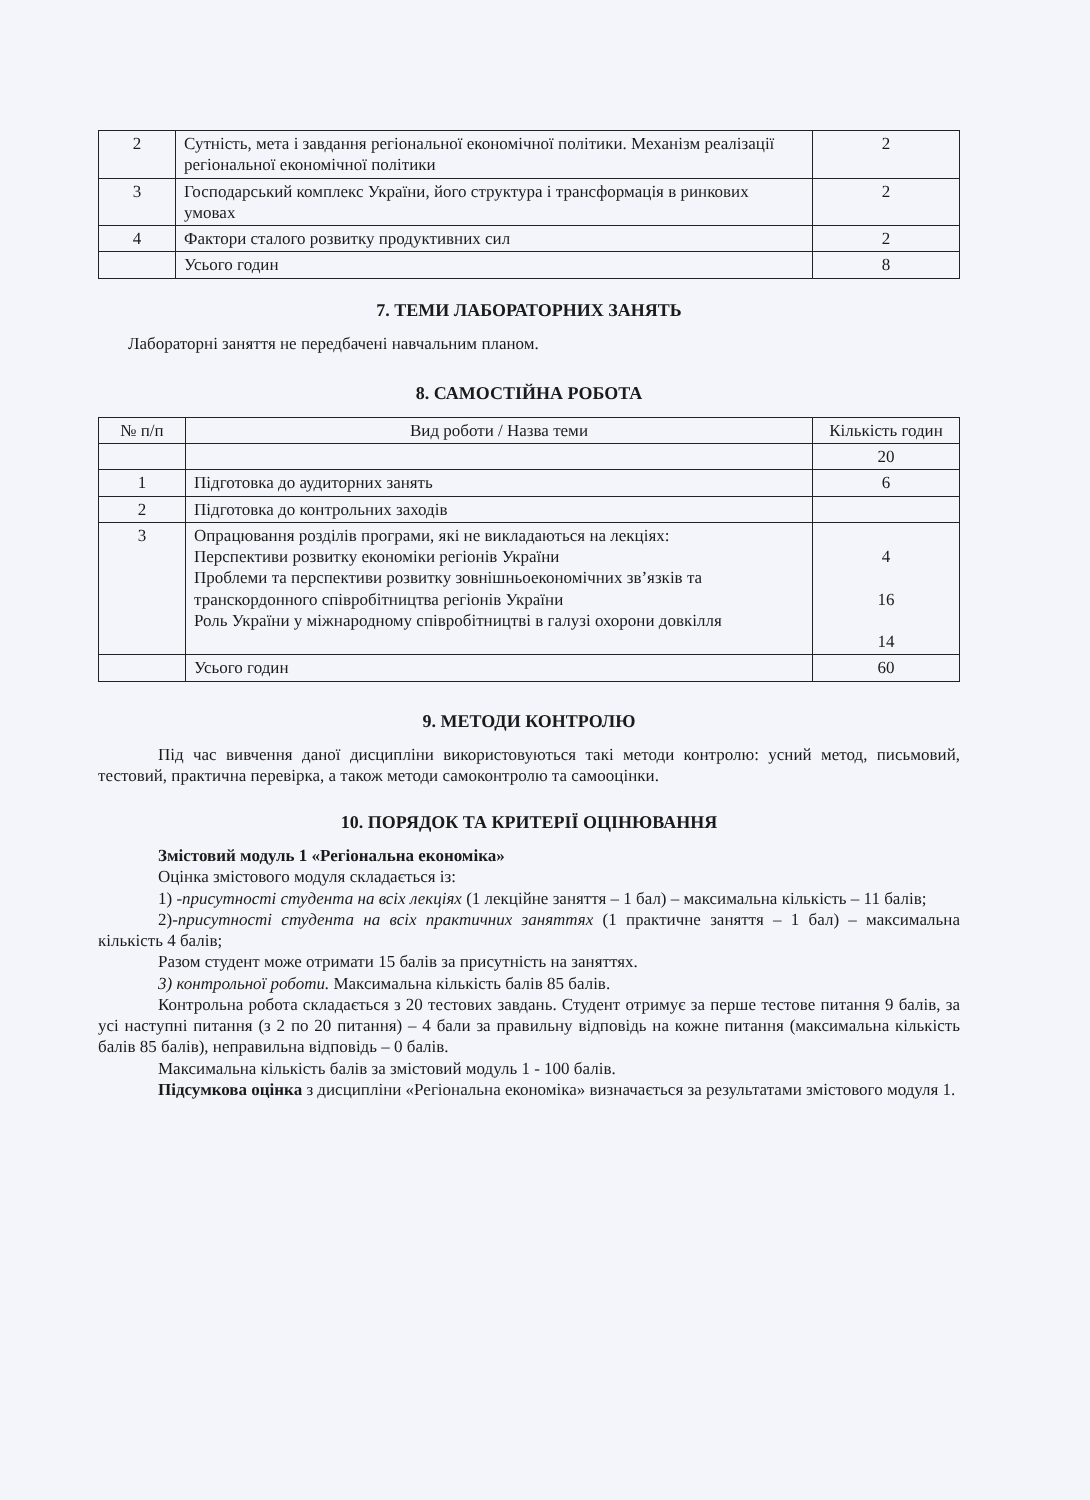| 2 | Сутність, мета і завдання регіональної економічної політики. Механізм реалізації регіональної економічної політики | 2 |
| 3 | Господарський комплекс України, його структура і трансформація в ринкових умовах | 2 |
| 4 | Фактори сталого розвитку продуктивних сил | 2 |
| | Усього годин | 8 |
7. ТЕМИ ЛАБОРАТОРНИХ ЗАНЯТЬ
Лабораторні заняття не передбачені навчальним планом.
8. САМОСТІЙНА РОБОТА
| № п/п | Вид роботи / Назва теми | Кількість годин |
| --- | --- | --- |
| | | 20 |
| 1 | Підготовка до аудиторних занять | 6 |
| 2 | Підготовка до контрольних заходів | |
| 3 | Опрацювання розділів програми, які не викладаються на лекціях: Перспективи розвитку економіки регіонів України Проблеми та перспективи розвитку зовнішньоекономічних зв’язків та транскордонного співробітництва регіонів України Роль України у міжнародному співробітництві в галузі охорони довкілля | 4 16 14 |
| | Усього годин | 60 |
9. МЕТОДИ КОНТРОЛЮ
Під час вивчення даної дисципліни використовуються такі методи контролю: усний метод, письмовий, тестовий, практична перевірка, а також методи самоконтролю та самооцінки.
10. ПОРЯДОК ТА КРИТЕРІЇ ОЦІНЮВАННЯ
Змістовий модуль 1 «Регіональна економіка»
Оцінка змістового модуля складається із:
1) -присутності студента на всіх лекціях (1 лекційне заняття – 1 бал) – максимальна кількість – 11 балів;
2)-присутності студента на всіх практичних заняттях (1 практичне заняття – 1 бал) – максимальна кількість 4 балів;
Разом студент може отримати 15 балів за присутність на заняттях.
3) контрольної роботи. Максимальна кількість балів 85 балів.
Контрольна робота складається з 20 тестових завдань. Студент отримує за перше тестове питання 9 балів, за усі наступні питання (з 2 по 20 питання) – 4 бали за правильну відповідь на кожне питання (максимальна кількість балів 85 балів), неправильна відповідь – 0 балів.
Максимальна кількість балів за змістовий модуль 1 - 100 балів.
Підсумкова оцінка з дисципліни «Регіональна економіка» визначається за результатами змістового модуля 1.